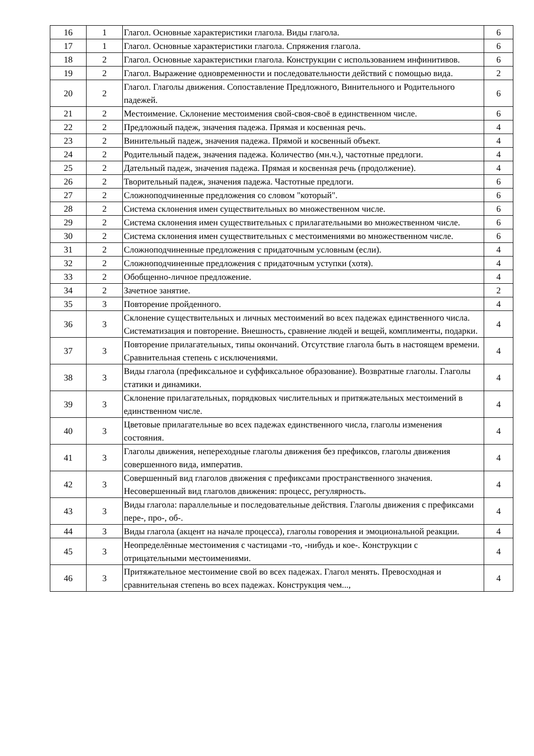| 16 | 1 | Глагол. Основные характеристики глагола. Виды глагола. | 6 |
| 17 | 1 | Глагол. Основные характеристики глагола. Спряжения глагола. | 6 |
| 18 | 2 | Глагол. Основные характеристики глагола. Конструкции с использованием инфинитивов. | 6 |
| 19 | 2 | Глагол. Выражение одновременности и последовательности действий с помощью вида. | 2 |
| 20 | 2 | Глагол. Глаголы движения. Сопоставление Предложного, Винительного и Родительного падежей. | 6 |
| 21 | 2 | Местоимение. Склонение местоимения свой-своя-своё в единственном числе. | 6 |
| 22 | 2 | Предложный падеж, значения падежа. Прямая и косвенная речь. | 4 |
| 23 | 2 | Винительный падеж, значения падежа. Прямой и косвенный объект. | 4 |
| 24 | 2 | Родительный падеж, значения падежа. Количество (мн.ч.), частотные предлоги. | 4 |
| 25 | 2 | Дательный падеж, значения падежа. Прямая и косвенная речь (продолжение). | 4 |
| 26 | 2 | Творительный падеж, значения падежа. Частотные предлоги. | 6 |
| 27 | 2 | Сложноподчиненные предложения со словом "который". | 6 |
| 28 | 2 | Система склонения имен существительных во множественном числе. | 6 |
| 29 | 2 | Система склонения имен существительных с прилагательными во множественном числе. | 6 |
| 30 | 2 | Система склонения имен существительных с местоимениями во множественном числе. | 6 |
| 31 | 2 | Сложноподчиненные предложения с придаточным условным (если). | 4 |
| 32 | 2 | Сложноподчиненные предложения с придаточным уступки (хотя). | 4 |
| 33 | 2 | Обобщенно-личное предложение. | 4 |
| 34 | 2 | Зачетное занятие. | 2 |
| 35 | 3 | Повторение пройденного. | 4 |
| 36 | 3 | Склонение существительных и личных местоимений во всех падежах единственного числа. Систематизация и повторение. Внешность, сравнение людей и вещей, комплименты, подарки. | 4 |
| 37 | 3 | Повторение прилагательных, типы окончаний. Отсутствие глагола быть в настоящем времени. Сравнительная степень с исключениями. | 4 |
| 38 | 3 | Виды глагола (префиксальное и суффиксальное образование). Возвратные глаголы. Глаголы статики и динамики. | 4 |
| 39 | 3 | Склонение прилагательных, порядковых числительных и притяжательных местоимений в единственном числе. | 4 |
| 40 | 3 | Цветовые прилагательные во всех падежах единственного числа, глаголы изменения состояния. | 4 |
| 41 | 3 | Глаголы движения, непереходные глаголы движения без префиксов, глаголы движения совершенного вида, императив. | 4 |
| 42 | 3 | Совершенный вид глаголов движения с префиксами пространственного значения. Несовершенный вид глаголов движения: процесс, регулярность. | 4 |
| 43 | 3 | Виды глагола: параллельные и последовательные действия. Глаголы движения с префиксами пере-, про-, об-. | 4 |
| 44 | 3 | Виды глагола (акцент на начале процесса), глаголы говорения и эмоциональной реакции. | 4 |
| 45 | 3 | Неопределённые местоимения с частицами -то, -нибудь и кое-. Конструкции с отрицательными местоимениями. | 4 |
| 46 | 3 | Притяжательное местоимение свой во всех падежах. Глагол менять. Превосходная и сравнительная степень во всех падежах. Конструкция чем..., | 4 |